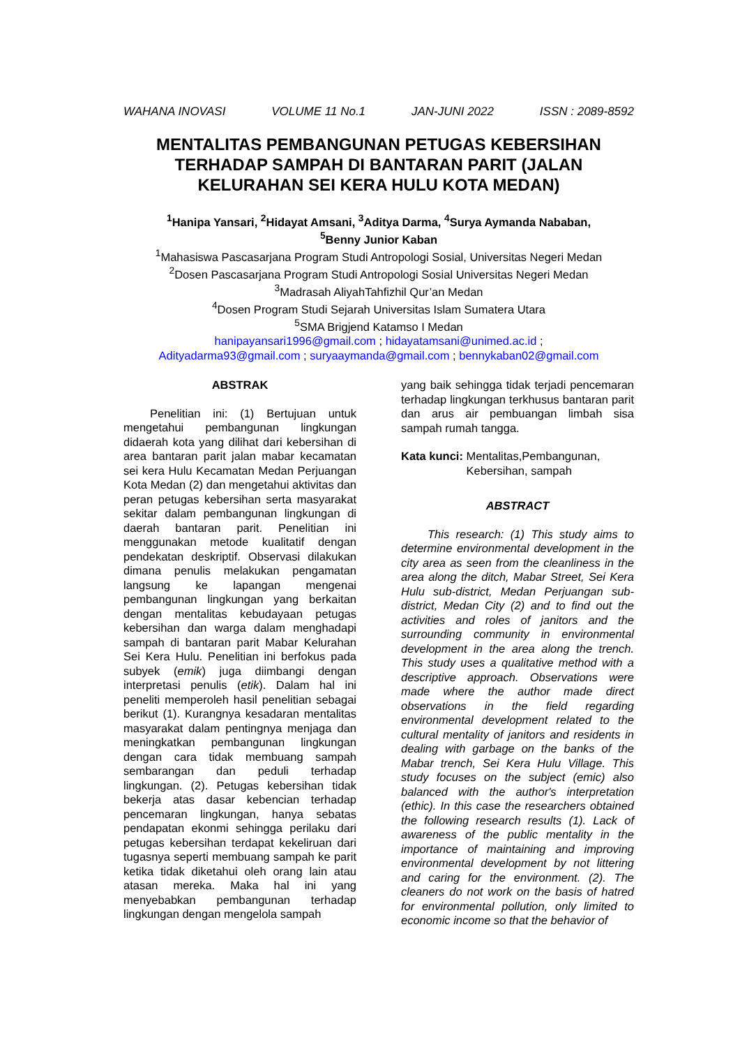WAHANA INOVASI VOLUME 11 No.1 JAN-JUNI 2022 ISSN : 2089-8592
MENTALITAS PEMBANGUNAN PETUGAS KEBERSIHAN TERHADAP SAMPAH DI BANTARAN PARIT (JALAN KELURAHAN SEI KERA HULU KOTA MEDAN)
<sup>1</sup> Hanipa Yansari, <sup>2</sup>Hidayat Amsani, <sup>3</sup>Aditya Darma, <sup>4</sup>Surya Aymanda Nababan,
<sup>5</sup> Benny Junior Kaban
<sup>1</sup> Mahasiswa Pascasarjana Program Studi Antropologi Sosial, Universitas Negeri Medan
<sup>2</sup> Dosen Pascasarjana Program Studi Antropologi Sosial Universitas Negeri Medan
<sup>3</sup> Madrasah AliyahTahfizhil Qur’an Medan
<sup>4</sup> Dosen Program Studi Sejarah Universitas Islam Sumatera Utara
<sup>5</sup> SMA Brigjend Katamso I Medan
hanipayansari1996@gmail.com ; hidayatamsani@unimed.ac.id ;
Adityadarma93@gmail.com ; suryaaymanda@gmail.com ; bennykaban02@gmail.com
ABSTRAK
Penelitian ini: (1) Bertujuan untuk mengetahui pembangunan lingkungan didaerah kota yang dilihat dari kebersihan di area bantaran parit jalan mabar kecamatan sei kera Hulu Kecamatan Medan Perjuangan Kota Medan (2) dan mengetahui aktivitas dan peran petugas kebersihan serta masyarakat sekitar dalam pembangunan lingkungan di daerah bantaran parit. Penelitian ini menggunakan metode kualitatif dengan pendekatan deskriptif. Observasi dilakukan dimana penulis melakukan pengamatan langsung ke lapangan mengenai pembangunan lingkungan yang berkaitan dengan mentalitas kebudayaan petugas kebersihan dan warga dalam menghadapi sampah di bantaran parit Mabar Kelurahan Sei Kera Hulu. Penelitian ini berfokus pada subyek (emik) juga diimbangi dengan interpretasi penulis (etik). Dalam hal ini peneliti memperoleh hasil penelitian sebagai berikut (1). Kurangnya kesadaran mentalitas masyarakat dalam pentingnya menjaga dan meningkatkan pembangunan lingkungan dengan cara tidak membuang sampah sembarangan dan peduli terhadap lingkungan. (2). Petugas kebersihan tidak bekerja atas dasar kebencian terhadap pencemaran lingkungan, hanya sebatas pendapatan ekonmi sehingga perilaku dari petugas kebersihan terdapat kekeliruan dari tugasnya seperti membuang sampah ke parit ketika tidak diketahui oleh orang lain atau atasan mereka. Maka hal ini yang menyebabkan pembangunan terhadap lingkungan dengan mengelola sampah
yang baik sehingga tidak terjadi pencemaran terhadap lingkungan terkhusus bantaran parit dan arus air pembuangan limbah sisa sampah rumah tangga.
Kata kunci: Mentalitas,Pembangunan, Kebersihan, sampah
ABSTRACT
This research: (1) This study aims to determine environmental development in the city area as seen from the cleanliness in the area along the ditch, Mabar Street, Sei Kera Hulu sub-district, Medan Perjuangan sub-district, Medan City (2) and to find out the activities and roles of janitors and the surrounding community in environmental development in the area along the trench. This study uses a qualitative method with a descriptive approach. Observations were made where the author made direct observations in the field regarding environmental development related to the cultural mentality of janitors and residents in dealing with garbage on the banks of the Mabar trench, Sei Kera Hulu Village. This study focuses on the subject (emic) also balanced with the author's interpretation (ethic). In this case the researchers obtained the following research results (1). Lack of awareness of the public mentality in the importance of maintaining and improving environmental development by not littering and caring for the environment. (2). The cleaners do not work on the basis of hatred for environmental pollution, only limited to economic income so that the behavior of